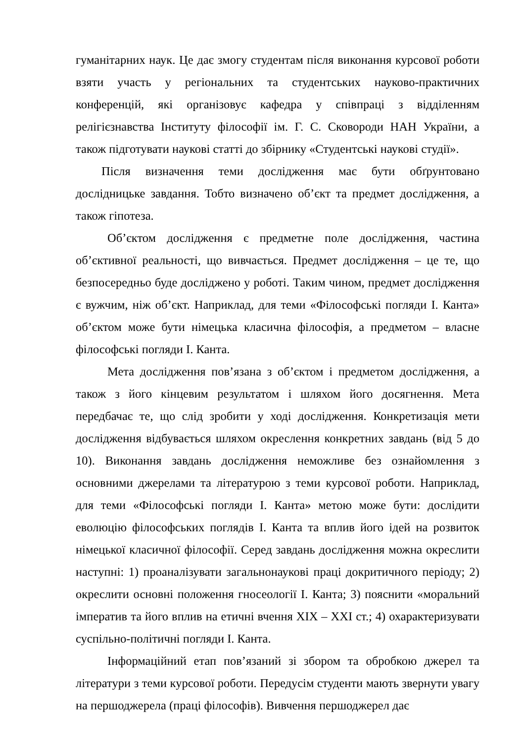гуманітарних наук. Це дає змогу студентам після виконання курсової роботи взяти участь у регіональних та студентських науково-практичних конференцій, які організовує кафедра у співпраці з відділенням релігієзнавства Інституту філософії ім. Г. С. Сковороди НАН України, а також підготувати наукові статті до збірнику «Студентські наукові студії».
Після визначення теми дослідження має бути обґрунтовано дослідницьке завдання. Тобто визначено об’єкт та предмет дослідження, а також гіпотеза.
Об’єктом дослідження є предметне поле дослідження, частина об’єктивної реальності, що вивчається. Предмет дослідження – це те, що безпосередньо буде досліджено у роботі. Таким чином, предмет дослідження є вужчим, ніж об’єкт. Наприклад, для теми «Філософські погляди І. Канта» об’єктом може бути німецька класична філософія, а предметом – власне філософські погляди І. Канта.
Мета дослідження пов’язана з об’єктом і предметом дослідження, а також з його кінцевим результатом і шляхом його досягнення. Мета передбачає те, що слід зробити у ході дослідження. Конкретизація мети дослідження відбувається шляхом окреслення конкретних завдань (від 5 до 10). Виконання завдань дослідження неможливе без ознайомлення з основними джерелами та літературою з теми курсової роботи. Наприклад, для теми «Філософські погляди І. Канта» метою може бути: дослідити еволюцію філософських поглядів І. Канта та вплив його ідей на розвиток німецької класичної філософії. Серед завдань дослідження можна окреслити наступні: 1) проаналізувати загальнонаукові праці докритичного періоду; 2) окреслити основні положення гносеології І. Канта; 3) пояснити «моральний імператив та його вплив на етичні вчення XIX – XXI ст.; 4) охарактеризувати суспільно-політичні погляди І. Канта.
Інформаційний етап пов’язаний зі збором та обробкою джерел та літератури з теми курсової роботи. Передусім студенти мають звернути увагу на першоджерела (праці філософів). Вивчення першоджерел дає